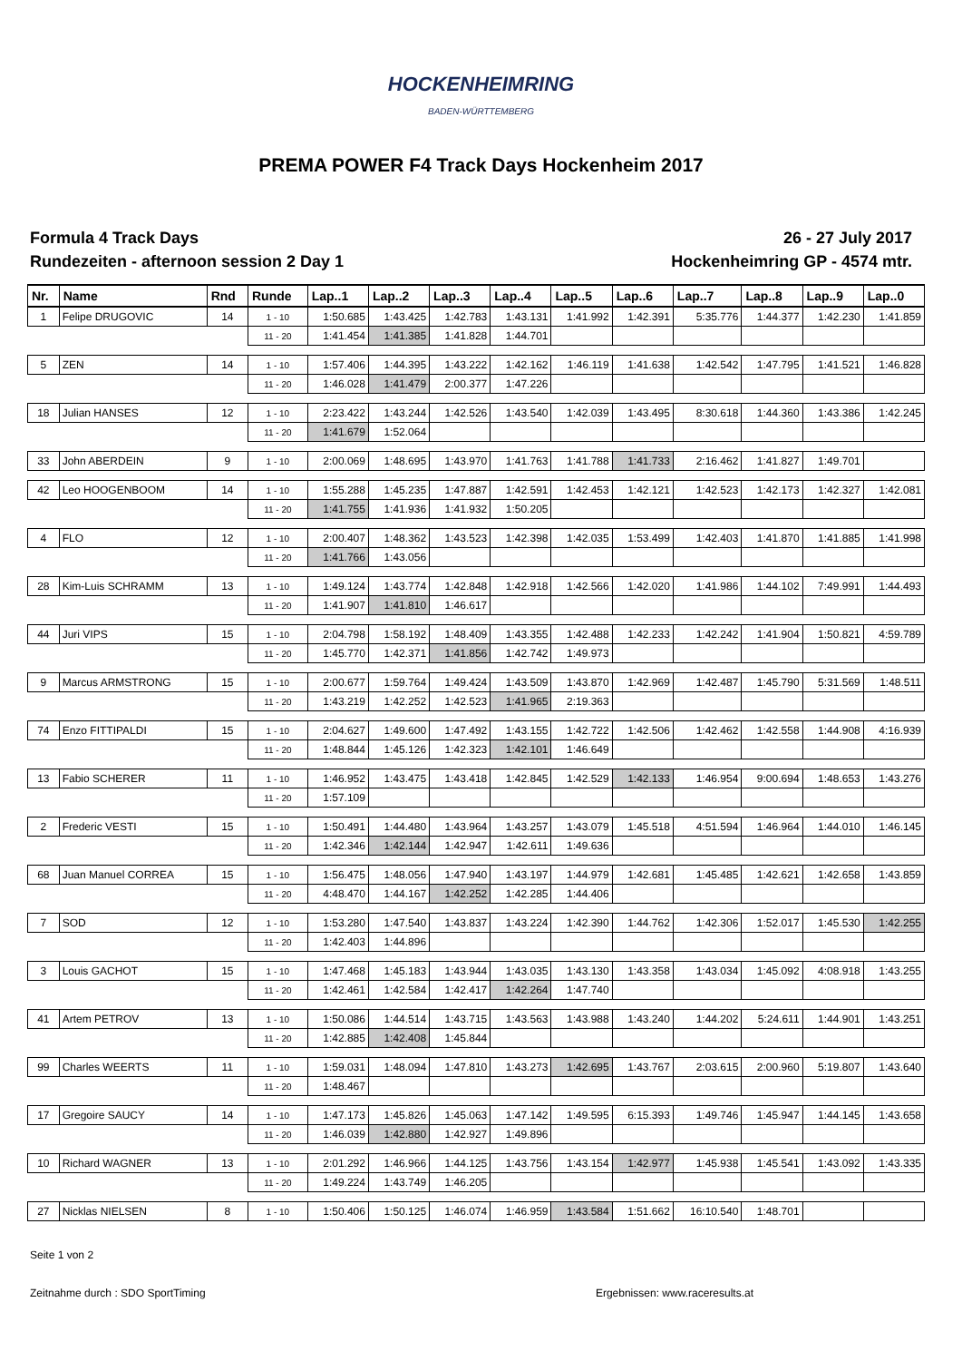HOCKENHEIMRING
BADEN-WÜRTTEMBERG
PREMA POWER F4 Track Days Hockenheim 2017
Formula 4 Track Days
Rundezeiten - afternoon session 2 Day 1
26 - 27 July 2017
Hockenheimring GP - 4574 mtr.
| Nr. | Name | Rnd | Runde | Lap..1 | Lap..2 | Lap..3 | Lap..4 | Lap..5 | Lap..6 | Lap..7 | Lap..8 | Lap..9 | Lap..0 |
| --- | --- | --- | --- | --- | --- | --- | --- | --- | --- | --- | --- | --- | --- |
| 1 | Felipe DRUGOVIC | 14 | 1 - 10 | 1:50.685 | 1:43.425 | 1:42.783 | 1:43.131 | 1:41.992 | 1:42.391 | 5:35.776 | 1:44.377 | 1:42.230 | 1:41.859 |
| | | | 11 - 20 | 1:41.454 | 1:41.385 | 1:41.828 | 1:44.701 | | | | | | |
| 5 | ZEN | 14 | 1 - 10 | 1:57.406 | 1:44.395 | 1:43.222 | 1:42.162 | 1:46.119 | 1:41.638 | 1:42.542 | 1:47.795 | 1:41.521 | 1:46.828 |
| | | | 11 - 20 | 1:46.028 | 1:41.479 | 2:00.377 | 1:47.226 | | | | | | |
| 18 | Julian HANSES | 12 | 1 - 10 | 2:23.422 | 1:43.244 | 1:42.526 | 1:43.540 | 1:42.039 | 1:43.495 | 8:30.618 | 1:44.360 | 1:43.386 | 1:42.245 |
| | | | 11 - 20 | 1:41.679 | 1:52.064 | | | | | | | | |
| 33 | John ABERDEIN | 9 | 1 - 10 | 2:00.069 | 1:48.695 | 1:43.970 | 1:41.763 | 1:41.788 | 1:41.733 | 2:16.462 | 1:41.827 | 1:49.701 | |
| 42 | Leo HOOGENBOOM | 14 | 1 - 10 | 1:55.288 | 1:45.235 | 1:47.887 | 1:42.591 | 1:42.453 | 1:42.121 | 1:42.523 | 1:42.173 | 1:42.327 | 1:42.081 |
| | | | 11 - 20 | 1:41.755 | 1:41.936 | 1:41.932 | 1:50.205 | | | | | | |
| 4 | FLO | 12 | 1 - 10 | 2:00.407 | 1:48.362 | 1:43.523 | 1:42.398 | 1:42.035 | 1:53.499 | 1:42.403 | 1:41.870 | 1:41.885 | 1:41.998 |
| | | | 11 - 20 | 1:41.766 | 1:43.056 | | | | | | | | |
| 28 | Kim-Luis SCHRAMM | 13 | 1 - 10 | 1:49.124 | 1:43.774 | 1:42.848 | 1:42.918 | 1:42.566 | 1:42.020 | 1:41.986 | 1:44.102 | 7:49.991 | 1:44.493 |
| | | | 11 - 20 | 1:41.907 | 1:41.810 | 1:46.617 | | | | | | | |
| 44 | Juri VIPS | 15 | 1 - 10 | 2:04.798 | 1:58.192 | 1:48.409 | 1:43.355 | 1:42.488 | 1:42.233 | 1:42.242 | 1:41.904 | 1:50.821 | 4:59.789 |
| | | | 11 - 20 | 1:45.770 | 1:42.371 | 1:41.856 | 1:42.742 | 1:49.973 | | | | | |
| 9 | Marcus ARMSTRONG | 15 | 1 - 10 | 2:00.677 | 1:59.764 | 1:49.424 | 1:43.509 | 1:43.870 | 1:42.969 | 1:42.487 | 1:45.790 | 5:31.569 | 1:48.511 |
| | | | 11 - 20 | 1:43.219 | 1:42.252 | 1:42.523 | 1:41.965 | 2:19.363 | | | | | |
| 74 | Enzo FITTIPALDI | 15 | 1 - 10 | 2:04.627 | 1:49.600 | 1:47.492 | 1:43.155 | 1:42.722 | 1:42.506 | 1:42.462 | 1:42.558 | 1:44.908 | 4:16.939 |
| | | | 11 - 20 | 1:48.844 | 1:45.126 | 1:42.323 | 1:42.101 | 1:46.649 | | | | | |
| 13 | Fabio SCHERER | 11 | 1 - 10 | 1:46.952 | 1:43.475 | 1:43.418 | 1:42.845 | 1:42.529 | 1:42.133 | 1:46.954 | 9:00.694 | 1:48.653 | 1:43.276 |
| | | | 11 - 20 | 1:57.109 | | | | | | | | | |
| 2 | Frederic VESTI | 15 | 1 - 10 | 1:50.491 | 1:44.480 | 1:43.964 | 1:43.257 | 1:43.079 | 1:45.518 | 4:51.594 | 1:46.964 | 1:44.010 | 1:46.145 |
| | | | 11 - 20 | 1:42.346 | 1:42.144 | 1:42.947 | 1:42.611 | 1:49.636 | | | | | |
| 68 | Juan Manuel CORREA | 15 | 1 - 10 | 1:56.475 | 1:48.056 | 1:47.940 | 1:43.197 | 1:44.979 | 1:42.681 | 1:45.485 | 1:42.621 | 1:42.658 | 1:43.859 |
| | | | 11 - 20 | 4:48.470 | 1:44.167 | 1:42.252 | 1:42.285 | 1:44.406 | | | | | |
| 7 | SOD | 12 | 1 - 10 | 1:53.280 | 1:47.540 | 1:43.837 | 1:43.224 | 1:42.390 | 1:44.762 | 1:42.306 | 1:52.017 | 1:45.530 | 1:42.255 |
| | | | 11 - 20 | 1:42.403 | 1:44.896 | | | | | | | | |
| 3 | Louis GACHOT | 15 | 1 - 10 | 1:47.468 | 1:45.183 | 1:43.944 | 1:43.035 | 1:43.130 | 1:43.358 | 1:43.034 | 1:45.092 | 4:08.918 | 1:43.255 |
| | | | 11 - 20 | 1:42.461 | 1:42.584 | 1:42.417 | 1:42.264 | 1:47.740 | | | | | |
| 41 | Artem PETROV | 13 | 1 - 10 | 1:50.086 | 1:44.514 | 1:43.715 | 1:43.563 | 1:43.988 | 1:43.240 | 1:44.202 | 5:24.611 | 1:44.901 | 1:43.251 |
| | | | 11 - 20 | 1:42.885 | 1:42.408 | 1:45.844 | | | | | | | |
| 99 | Charles WEERTS | 11 | 1 - 10 | 1:59.031 | 1:48.094 | 1:47.810 | 1:43.273 | 1:42.695 | 1:43.767 | 2:03.615 | 2:00.960 | 5:19.807 | 1:43.640 |
| | | | 11 - 20 | 1:48.467 | | | | | | | | | |
| 17 | Gregoire SAUCY | 14 | 1 - 10 | 1:47.173 | 1:45.826 | 1:45.063 | 1:47.142 | 1:49.595 | 6:15.393 | 1:49.746 | 1:45.947 | 1:44.145 | 1:43.658 |
| | | | 11 - 20 | 1:46.039 | 1:42.880 | 1:42.927 | 1:49.896 | | | | | | |
| 10 | Richard WAGNER | 13 | 1 - 10 | 2:01.292 | 1:46.966 | 1:44.125 | 1:43.756 | 1:43.154 | 1:42.977 | 1:45.938 | 1:45.541 | 1:43.092 | 1:43.335 |
| | | | 11 - 20 | 1:49.224 | 1:43.749 | 1:46.205 | | | | | | | |
| 27 | Nicklas NIELSEN | 8 | 1 - 10 | 1:50.406 | 1:50.125 | 1:46.074 | 1:46.959 | 1:43.584 | 1:51.662 | 16:10.540 | 1:48.701 | | |
Seite 1 von 2
Zeitnahme durch : SDO SportTiming Ergebnissen: www.raceresults.at